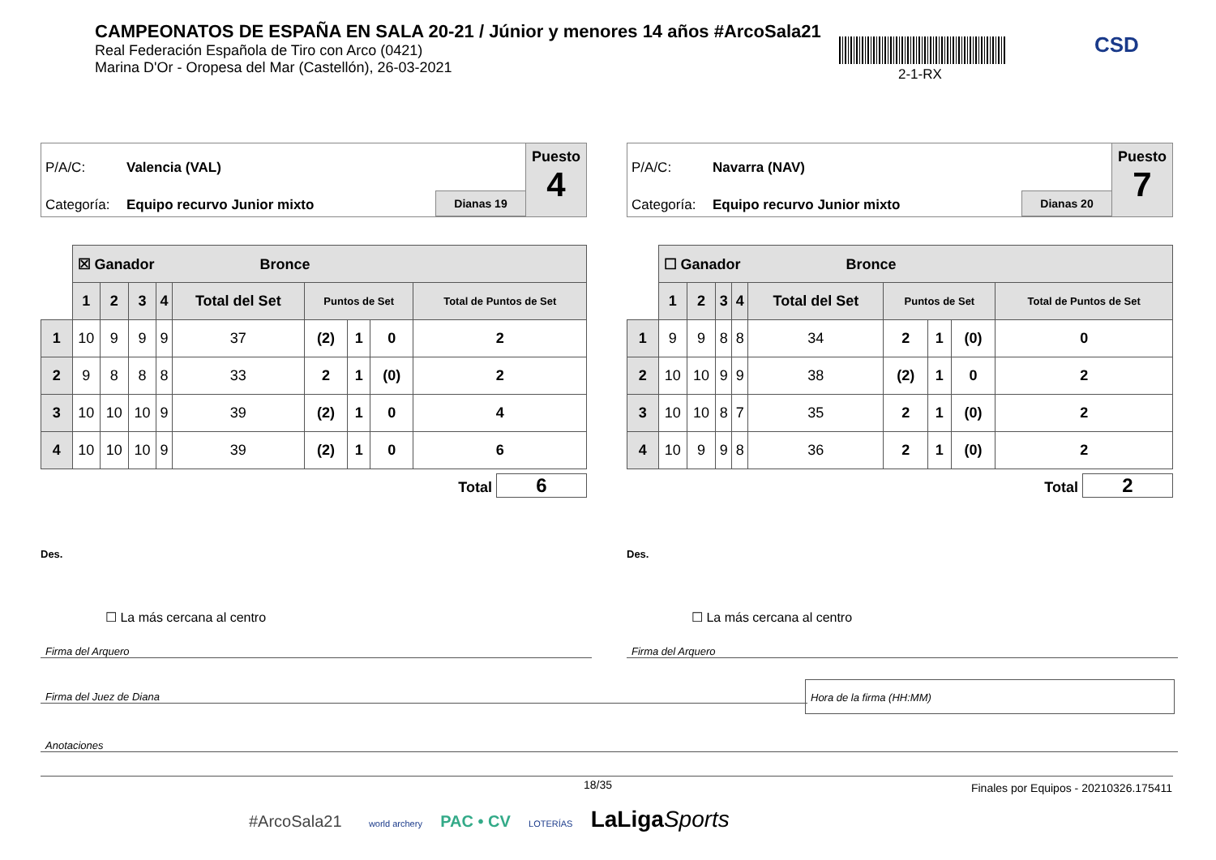CAMPEONATOS DE ESPAÑA EN SALA 20-21 / Júnior y menores 14 años #ArcoSala21
Real Federación Española de Tiro con Arco (0421)
Marina D'Or - Oropesa del Mar (Castellón), 26-03-2021
2-1-RX
CSD
P/A/C: Valencia (VAL)
Categoría: Equipo recurvo Junior mixto Dianas 19
Puesto
4
| | ☒ Ganador Bronce | | | | | | | | |
| | 1 | 2 | 3 | 4 | Total del Set | Puntos de Set | | | Total de Puntos de Set |
| 1 | 10 | 9 | 9 | 9 | 37 | (2) | 1 | 0 | 2 |
| 2 | 9 | 8 | 8 | 8 | 33 | 2 | 1 | (0) | 2 |
| 3 | 10 | 10 | 10 | 9 | 39 | (2) | 1 | 0 | 4 |
| 4 | 10 | 10 | 10 | 9 | 39 | (2) | 1 | 0 | 6 |
Total 6
Des.
☐ La más cercana al centro
P/A/C: Navarra (NAV)
Categoría: Equipo recurvo Junior mixto Dianas 20
Puesto
7
| | ☐ Ganador Bronce | | | | | | | | |
| | 1 | 2 | 3 | 4 | Total del Set | Puntos de Set | | | Total de Puntos de Set |
| 1 | 9 | 9 | 8 | 8 | 34 | 2 | 1 | (0) | 0 |
| 2 | 10 | 10 | 9 | 9 | 38 | (2) | 1 | 0 | 2 |
| 3 | 10 | 10 | 8 | 7 | 35 | 2 | 1 | (0) | 2 |
| 4 | 10 | 9 | 9 | 8 | 36 | 2 | 1 | (0) | 2 |
Total 2
Des.
☐ La más cercana al centro
Firma del Arquero Firma del Arquero
Firma del Juez de Diana
Hora de la firma (HH:MM)
Anotaciones
18/35
Finales por Equipos - 20210326.175411
#ArcoSala21 world archery PAC • CV LOTERÍAS LaLigaSports